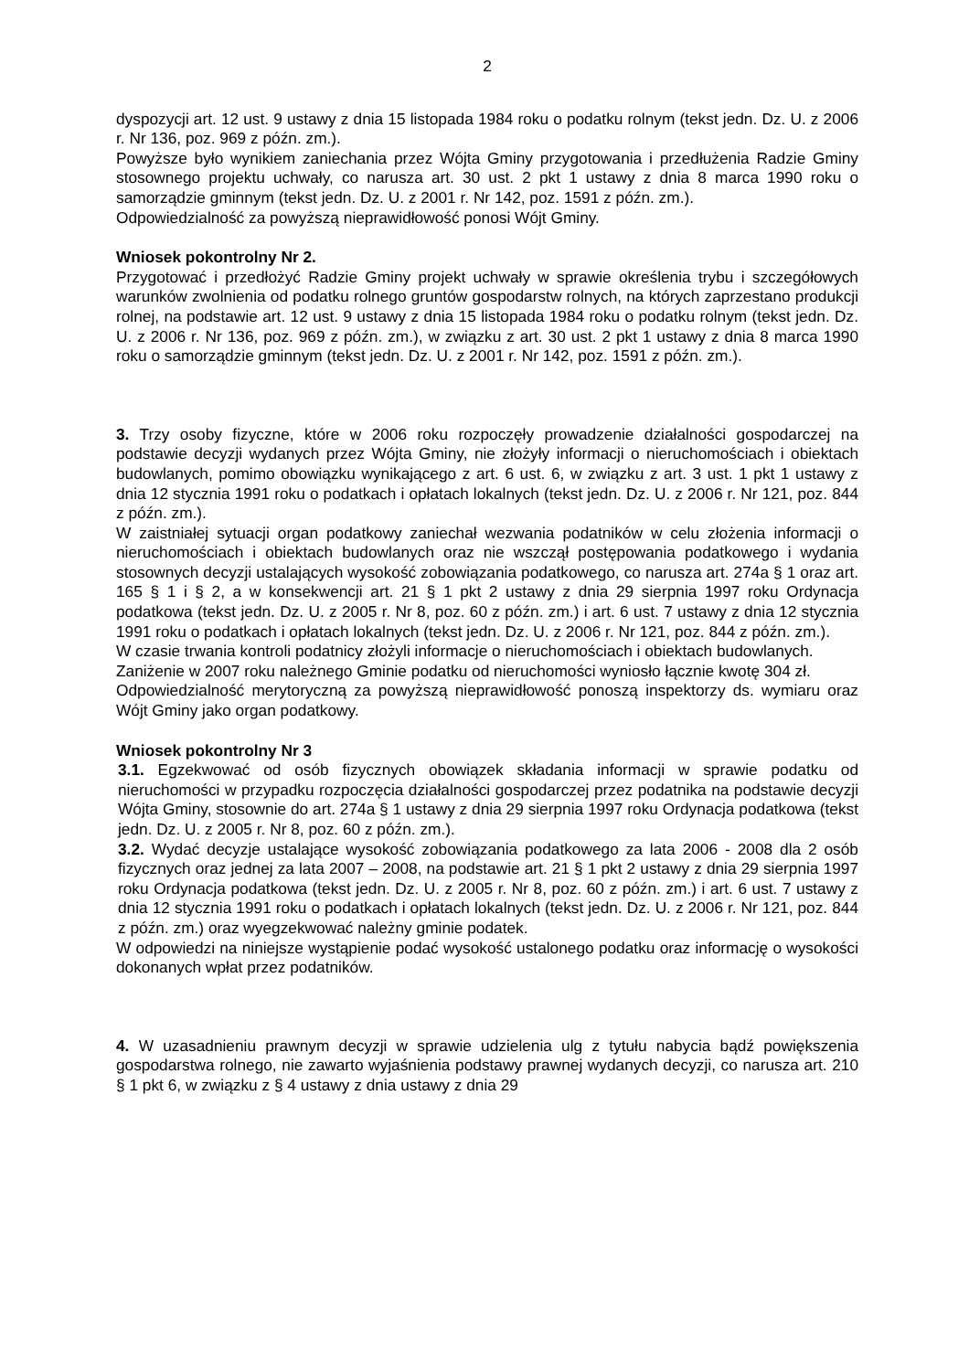2
dyspozycji art. 12 ust. 9 ustawy z dnia 15 listopada 1984 roku o podatku rolnym (tekst jedn. Dz. U. z 2006 r. Nr 136, poz. 969 z późn. zm.).
Powyższe było wynikiem zaniechania przez Wójta Gminy przygotowania i przedłużenia Radzie Gminy stosownego projektu uchwały, co narusza art. 30 ust. 2 pkt 1 ustawy z dnia 8 marca 1990 roku o samorządzie gminnym (tekst jedn. Dz. U. z 2001 r. Nr 142, poz. 1591 z późn. zm.).
Odpowiedzialność za powyższą nieprawidłowość ponosi Wójt Gminy.
Wniosek pokontrolny Nr 2.
Przygotować i przedłożyć Radzie Gminy projekt uchwały w sprawie określenia trybu i szczegółowych warunków zwolnienia od podatku rolnego gruntów gospodarstw rolnych, na których zaprzestano produkcji rolnej, na podstawie art. 12 ust. 9 ustawy z dnia 15 listopada 1984 roku o podatku rolnym (tekst jedn. Dz. U. z 2006 r. Nr 136, poz. 969 z późn. zm.), w związku z art. 30 ust. 2 pkt 1 ustawy z dnia 8 marca 1990 roku o samorządzie gminnym (tekst jedn. Dz. U. z 2001 r. Nr 142, poz. 1591 z późn. zm.).
3. Trzy osoby fizyczne, które w 2006 roku rozpoczęły prowadzenie działalności gospodarczej na podstawie decyzji wydanych przez Wójta Gminy, nie złożyły informacji o nieruchomościach i obiektach budowlanych, pomimo obowiązku wynikającego z art. 6 ust. 6, w związku z art. 3 ust. 1 pkt 1 ustawy z dnia 12 stycznia 1991 roku o podatkach i opłatach lokalnych (tekst jedn. Dz. U. z 2006 r. Nr 121, poz. 844 z późn. zm.).
W zaistniałej sytuacji organ podatkowy zaniechał wezwania podatników w celu złożenia informacji o nieruchomościach i obiektach budowlanych oraz nie wszczął postępowania podatkowego i wydania stosownych decyzji ustalających wysokość zobowiązania podatkowego, co narusza art. 274a § 1 oraz art. 165 § 1 i § 2, a w konsekwencji art. 21 § 1 pkt 2 ustawy z dnia 29 sierpnia 1997 roku Ordynacja podatkowa (tekst jedn. Dz. U. z 2005 r. Nr 8, poz. 60 z późn. zm.) i art. 6 ust. 7 ustawy z dnia 12 stycznia 1991 roku o podatkach i opłatach lokalnych (tekst jedn. Dz. U. z 2006 r. Nr 121, poz. 844 z późn. zm.).
W czasie trwania kontroli podatnicy złożyli informacje o nieruchomościach i obiektach budowlanych.
Zaniżenie w 2007 roku należnego Gminie podatku od nieruchomości wyniosło łącznie kwotę 304 zł.
Odpowiedzialność merytoryczną za powyższą nieprawidłowość ponoszą inspektorzy ds. wymiaru oraz Wójt Gminy jako organ podatkowy.
Wniosek pokontrolny Nr 3
3.1. Egzekwować od osób fizycznych obowiązek składania informacji w sprawie podatku od nieruchomości w przypadku rozpoczęcia działalności gospodarczej przez podatnika na podstawie decyzji Wójta Gminy, stosownie do art. 274a § 1 ustawy z dnia 29 sierpnia 1997 roku Ordynacja podatkowa (tekst jedn. Dz. U. z 2005 r. Nr 8, poz. 60 z późn. zm.).
3.2. Wydać decyzje ustalające wysokość zobowiązania podatkowego za lata 2006 - 2008 dla 2 osób fizycznych oraz jednej za lata 2007 – 2008, na podstawie art. 21 § 1 pkt 2 ustawy z dnia 29 sierpnia 1997 roku Ordynacja podatkowa (tekst jedn. Dz. U. z 2005 r. Nr 8, poz. 60 z późn. zm.) i art. 6 ust. 7 ustawy z dnia 12 stycznia 1991 roku o podatkach i opłatach lokalnych (tekst jedn. Dz. U. z 2006 r. Nr 121, poz. 844 z późn. zm.) oraz wyegzekwować należny gminie podatek.
W odpowiedzi na niniejsze wystąpienie podać wysokość ustalonego podatku oraz informację o wysokości dokonanych wpłat przez podatników.
4. W uzasadnieniu prawnym decyzji w sprawie udzielenia ulg z tytułu nabycia bądź powiększenia gospodarstwa rolnego, nie zawarto wyjaśnienia podstawy prawnej wydanych decyzji, co narusza art. 210 § 1 pkt 6, w związku z § 4 ustawy z dnia ustawy z dnia 29